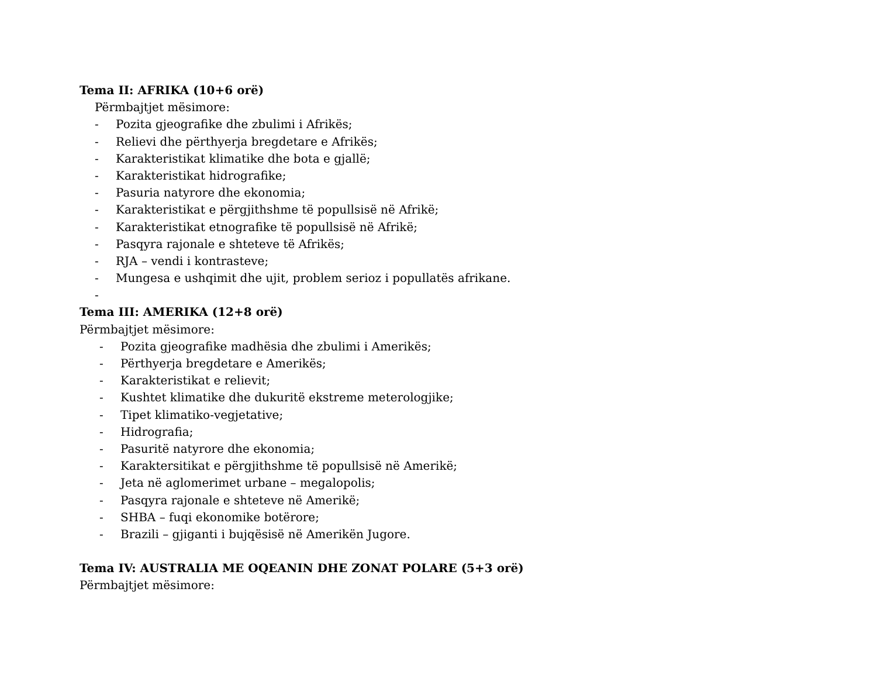Tema II: AFRIKA (10+6 orë)
Përmbajtjet mësimore:
- Pozita gjeografike dhe zbulimi i Afrikës;
- Relievi dhe përthyerja bregdetare e Afrikës;
- Karakteristikat klimatike dhe bota e gjallë;
- Karakteristikat hidrografike;
- Pasuria natyrore dhe ekonomia;
- Karakteristikat e përgjithshme të popullsisë në Afrikë;
- Karakteristikat etnografike të popullsisë në Afrikë;
- Pasqyra rajonale e shteteve të Afrikës;
- RJA – vendi i kontrasteve;
- Mungesa e ushqimit dhe ujit, problem serioz i popullatës afrikane.
-
Tema III: AMERIKA (12+8 orë)
Përmbajtjet mësimore:
- Pozita gjeografike madhësia dhe zbulimi i Amerikës;
- Përthyerja bregdetare e Amerikës;
- Karakteristikat e relievit;
- Kushtet klimatike dhe dukuritë ekstreme meterologjike;
- Tipet klimatiko-vegjetative;
- Hidrografia;
- Pasuritë natyrore dhe ekonomia;
- Karaktersitikat e përgjithshme të popullsisë në Amerikë;
- Jeta në aglomerimet urbane – megalopolis;
- Pasqyra rajonale e shteteve në Amerikë;
- SHBA – fuqi ekonomike botërore;
- Brazili – gjiganti i bujqësisë në Amerikën Jugore.
Tema IV: AUSTRALIA ME OQEANIN DHE ZONAT POLARE (5+3 orë)
Përmbajtjet mësimore: